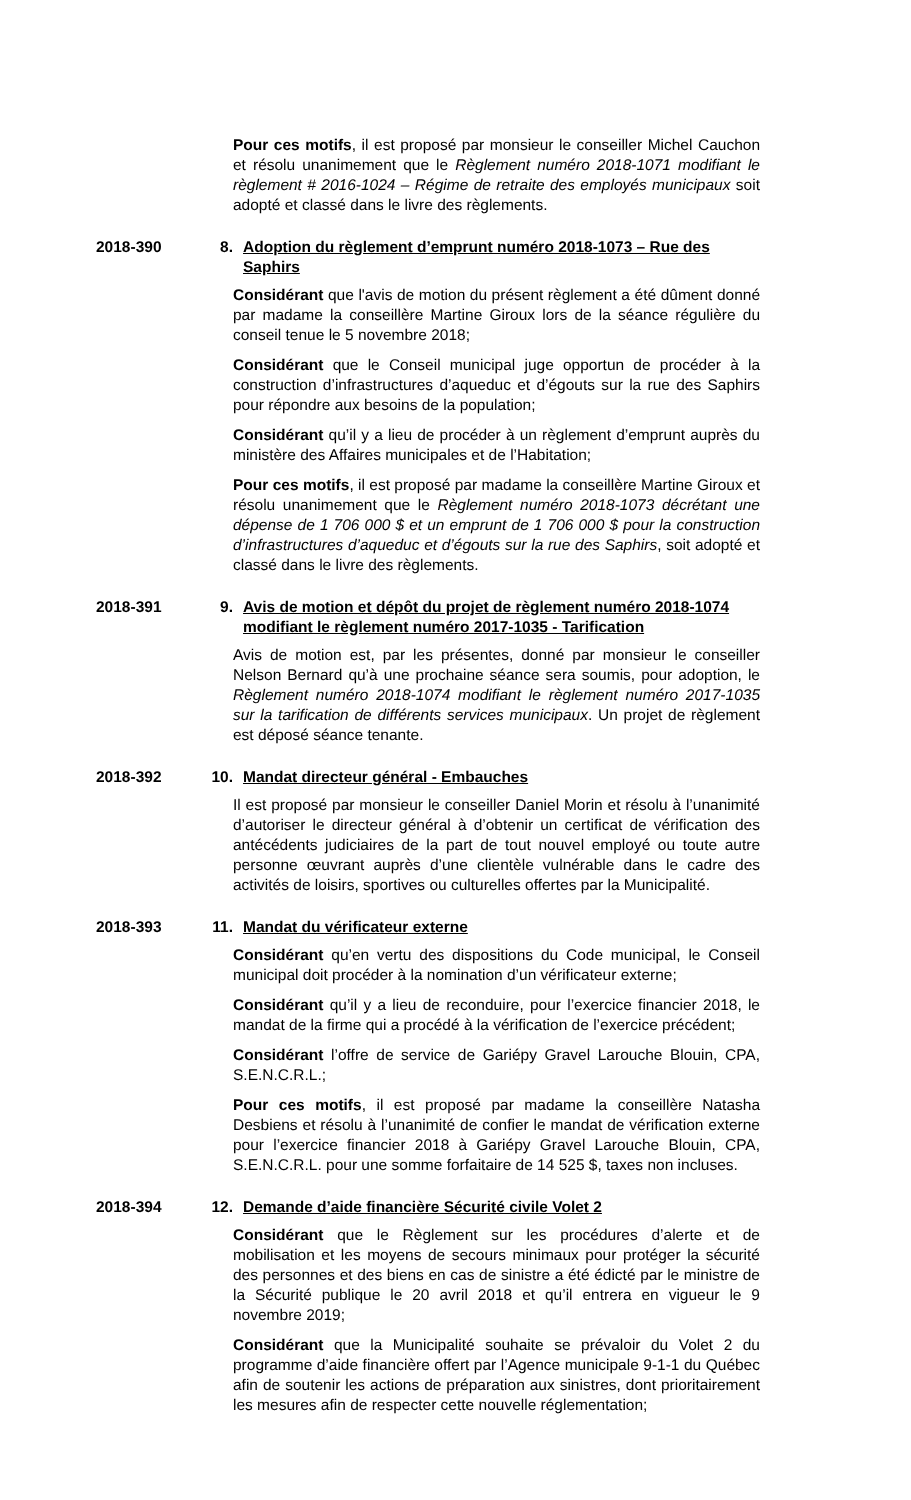Pour ces motifs, il est proposé par monsieur le conseiller Michel Cauchon et résolu unanimement que le Règlement numéro 2018-1071 modifiant le règlement # 2016-1024 – Régime de retraite des employés municipaux soit adopté et classé dans le livre des règlements.
2018-390 8. Adoption du règlement d’emprunt numéro 2018-1073 – Rue des Saphirs
Considérant que l'avis de motion du présent règlement a été dûment donné par madame la conseillère Martine Giroux lors de la séance régulière du conseil tenue le 5 novembre 2018;
Considérant que le Conseil municipal juge opportun de procéder à la construction d’infrastructures d’aqueduc et d’égouts sur la rue des Saphirs pour répondre aux besoins de la population;
Considérant qu’il y a lieu de procéder à un règlement d’emprunt auprès du ministère des Affaires municipales et de l’Habitation;
Pour ces motifs, il est proposé par madame la conseillère Martine Giroux et résolu unanimement que le Règlement numéro 2018-1073 décrétant une dépense de 1 706 000 $ et un emprunt de 1 706 000 $ pour la construction d’infrastructures d’aqueduc et d’égouts sur la rue des Saphirs, soit adopté et classé dans le livre des règlements.
2018-391 9. Avis de motion et dépôt du projet de règlement numéro 2018-1074 modifiant le règlement numéro 2017-1035 - Tarification
Avis de motion est, par les présentes, donné par monsieur le conseiller Nelson Bernard qu’à une prochaine séance sera soumis, pour adoption, le Règlement numéro 2018-1074 modifiant le règlement numéro 2017-1035 sur la tarification de différents services municipaux. Un projet de règlement est déposé séance tenante.
2018-392 10.
Mandat directeur général - Embauches
Il est proposé par monsieur le conseiller Daniel Morin et résolu à l’unanimité d’autoriser le directeur général à d’obtenir un certificat de vérification des antécédents judiciaires de la part de tout nouvel employé ou toute autre personne œuvrant auprès d’une clientèle vulnérable dans le cadre des activités de loisirs, sportives ou culturelles offertes par la Municipalité.
2018-393 11.
Mandat du vérificateur externe
Considérant qu’en vertu des dispositions du Code municipal, le Conseil municipal doit procéder à la nomination d’un vérificateur externe;
Considérant qu’il y a lieu de reconduire, pour l’exercice financier 2018, le mandat de la firme qui a procédé à la vérification de l’exercice précédent;
Considérant l’offre de service de Gariépy Gravel Larouche Blouin, CPA, S.E.N.C.R.L.;
Pour ces motifs, il est proposé par madame la conseillère Natasha Desbiens et résolu à l’unanimité de confier le mandat de vérification externe pour l’exercice financier 2018 à Gariépy Gravel Larouche Blouin, CPA, S.E.N.C.R.L. pour une somme forfaitaire de 14 525 $, taxes non incluses.
2018-394 12.
Demande d’aide financière Sécurité civile Volet 2
Considérant que le Règlement sur les procédures d’alerte et de mobilisation et les moyens de secours minimaux pour protéger la sécurité des personnes et des biens en cas de sinistre a été édicté par le ministre de la Sécurité publique le 20 avril 2018 et qu’il entrera en vigueur le 9 novembre 2019;
Considérant que la Municipalité souhaite se prévaloir du Volet 2 du programme d’aide financière offert par l’Agence municipale 9-1-1 du Québec afin de soutenir les actions de préparation aux sinistres, dont prioritairement les mesures afin de respecter cette nouvelle réglementation;